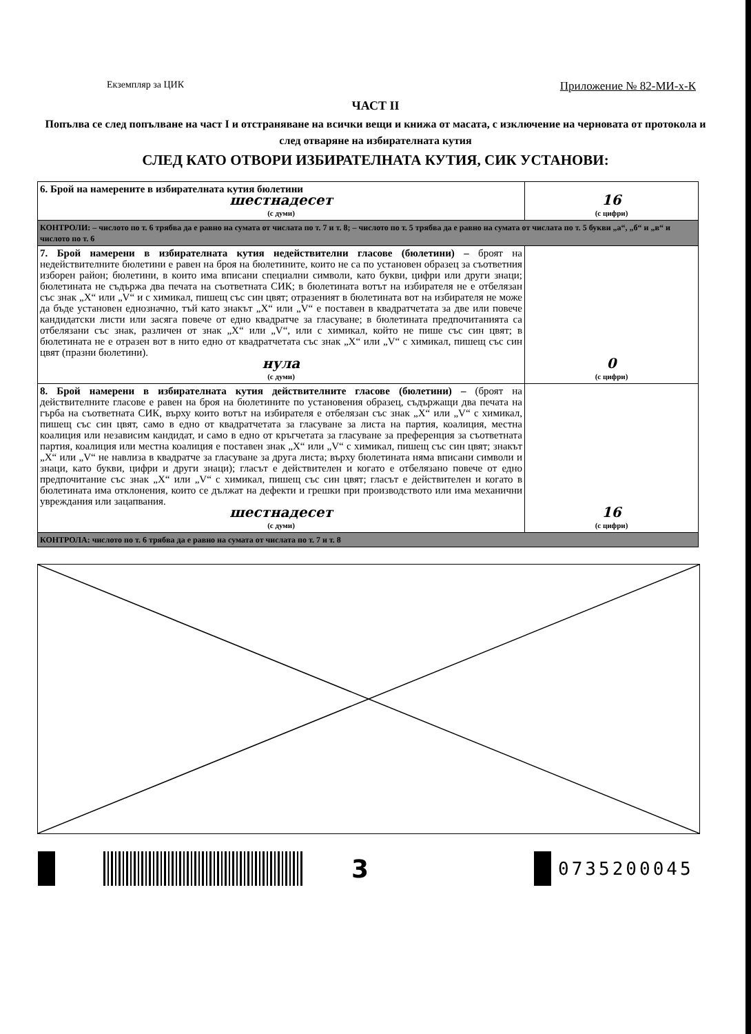Екземпляр за ЦИК Приложение № 82-МИ-х-К
ЧАСТ II
Попълва се след попълване на част I и отстраняване на всички вещи и книжа от масата, с изключение на черновата от протокола и след отваряне на избирателната кутия
СЛЕД КАТО ОТВОРИ ИЗБИРАТЕЛНАТА КУТИЯ, СИК УСТАНОВИ:
| 6. Брой на намерените в избирателната кутия бюлетини шестнадесет (с думи) | 16 (с цифри) |
| КОНТРОЛИ: – числото по т. 6 трябва да е равно на сумата от числата по т. 7 и т. 8; – числото по т. 5 трябва да е равно на сумата от числата по т. 5 букви „а“, „б“ и „в“ и числото по т. 6 | |
| 7. Брой намерени в избирателната кутия недействителни гласове (бюлетини) – броят на недействителните бюлетини е равен на броя на бюлетините, които не са по установен образец за съответния изборен район; бюлетини, в които има вписани специални символи, като букви, цифри или други знаци; бюлетината не съдържа два печата на съответната СИК; в бюлетината вотът на избирателя не е отбелязан със знак „X“ или „V“ и с химикал, пишещ със син цвят; отразеният в бюлетината вот на избирателя не може да бъде установен еднозначно, тъй като знакът „X“ или „V“ е поставен в квадратчетата за две или повече кандидатски листи или засяга повече от едно квадратче за гласуване; в бюлетината предпочитанията са отбелязани със знак, различен от знак „X“ или „V“, или с химикал, който не пише със син цвят; в бюлетината не е отразен вот в нито едно от квадратчетата със знак „X“ или „V“ с химикал, пишещ със син цвят (празни бюлетини). нула (с думи) | 0 (с цифри) |
| 8. Брой намерени в избирателната кутия действителните гласове (бюлетини) – (броят на действителните гласове е равен на броя на бюлетините по установения образец, съдържащи два печата на гърба на съответната СИК, върху които вотът на избирателя е отбелязан със знак „X“ или „V“ с химикал, пишещ със син цвят, само в едно от квадратчетата за гласуване за листа на партия, коалиция, местна коалиция или независим кандидат, и само в едно от кръгчетата за гласуване за преференция за съответната партия, коалиция или местна коалиция е поставен знак „X“ или „V“ с химикал, пишещ със син цвят; знакът „X“ или „V“ не навлиза в квадратче за гласуване за друга листа; върху бюлетината няма вписани символи и знаци, като букви, цифри и други знаци); гласът е действителен и когато е отбелязано повече от едно предпочитание със знак „X“ или „V“ с химикал, пишещ със син цвят; гласът е действителен и когато в бюлетината има отклонения, които се дължат на дефекти и грешки при производството или има механични увреждания или зацапвания. шестнадесет (с думи) | 16 (с цифри) |
| КОНТРОЛА: числото по т. 6 трябва да е равно на сумата от числата по т. 7 и т. 8 | |
3 0735200045